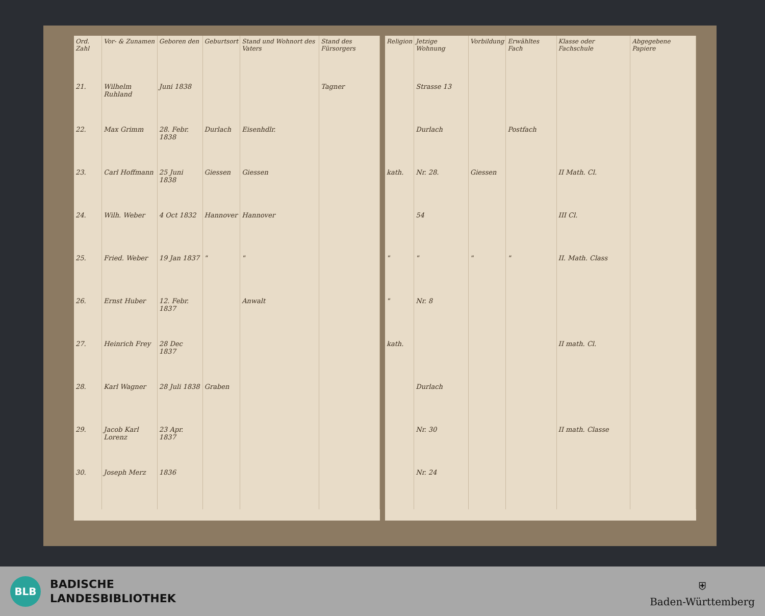| Ord. Zahl | Vor- & Zunamen | Geboren den | Geburtsort | Stand und Wohnort des Vaters | Stand des Fürsorgers |
| --- | --- | --- | --- | --- | --- |
| 21. | Wilhelm Ruhland | Juni 1838 | | | Tagner |
| 22. | Max Grimm | 28. Febr. 1838 | Durlach | Eisenhdlr. | |
| 23. | Carl Hoffmann | 25 Juni 1838 | Giessen | Giessen | |
| 24. | Wilh. Weber | 4 Oct 1832 | Hannover | Hannover | |
| 25. | Fried. Weber | 19 Jan 1837 | " | " | |
| 26. | Ernst Huber | 12. Febr. 1837 | | Anwalt | |
| 27. | Heinrich Frey | 28 Dec 1837 | | | |
| 28. | Karl Wagner | 28 Juli 1838 | Graben | | |
| 29. | Jacob Karl Lorenz | 23 Apr. 1837 | | | |
| 30. | Joseph Merz | 1836 | | | |
| Religion | Jetzige Wohnung | Vorbildung | Erwähltes Fach | Klasse oder Fachschule | Abgegebene Papiere |
| --- | --- | --- | --- | --- | --- |
| | Strasse 13 | | | | |
| | Durlach | | Postfach | | |
| kath. | Nr. 28. | Giessen | | II Math. Cl. | |
| | 54 | | | III Cl. | |
| " | " | " | " | II. Math. Class | |
| " | Nr. 8 | | | | |
| kath. | | | | II math. Cl. | |
| | Durlach | | | | |
| | Nr. 30 | | | II math. Classe | |
| | Nr. 24 | | | | |
BLB
BADISCHE
LANDESBIBLIOTHEK
⛨
Baden-Württemberg